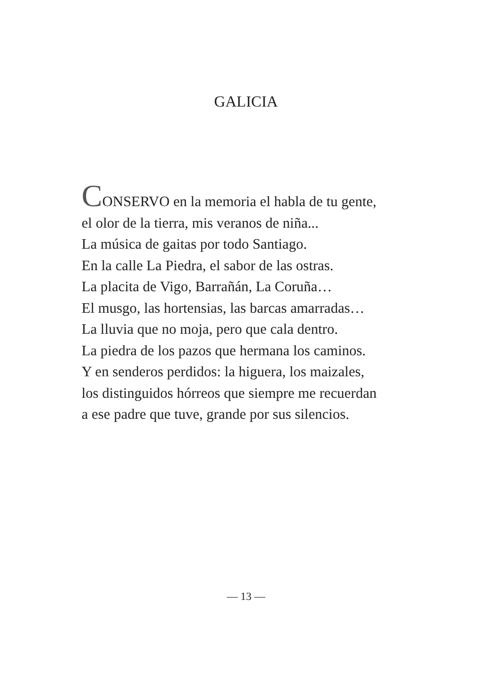GALICIA
CONSERVO en la memoria el habla de tu gente,
el olor de la tierra, mis veranos de niña...
La música de gaitas por todo Santiago.
En la calle La Piedra, el sabor de las ostras.
La placita de Vigo, Barrañán, La Coruña…
El musgo, las hortensias, las barcas amarradas…
La lluvia que no moja, pero que cala dentro.
La piedra de los pazos que hermana los caminos.
Y en senderos perdidos: la higuera, los maizales,
los distinguidos hórreos que siempre me recuerdan
a ese padre que tuve, grande por sus silencios.
— 13 —